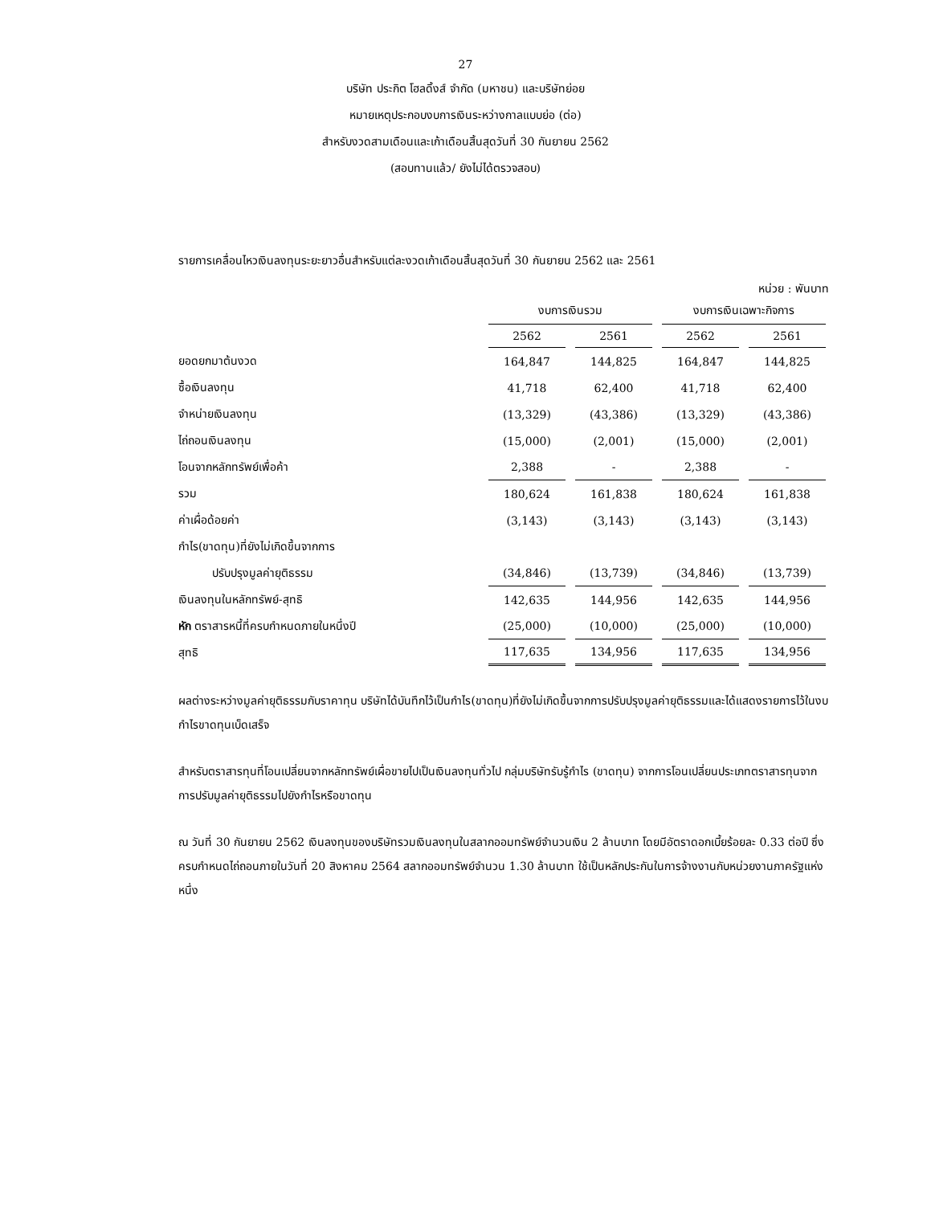27
บริษัท ประกิต โฮลดิ้งส์ จำกัด (มหาชน) และบริษัทย่อย
หมายเหตุประกอบงบการเงินระหว่างกาลแบบย่อ (ต่อ)
สำหรับงวดสามเดือนและเก้าเดือนสิ้นสุดวันที่ 30 กันยายน 2562
(สอบทานแล้ว/ ยังไม่ได้ตรวจสอบ)
รายการเคลื่อนไหวเงินลงทุนระยะยาวอื่นสำหรับแต่ละงวดเก้าเดือนสิ้นสุดวันที่ 30 กันยายน 2562 และ 2561
หน่วย : พันบาท
| | งบการเงินรวม | | งบการเงินเฉพาะกิจการ | |
| --- | --- | --- | --- | --- |
| | 2562 | 2561 | 2562 | 2561 |
| ยอดยกมาต้นงวด | 164,847 | 144,825 | 164,847 | 144,825 |
| ซื้อเงินลงทุน | 41,718 | 62,400 | 41,718 | 62,400 |
| จำหน่ายเงินลงทุน | (13,329) | (43,386) | (13,329) | (43,386) |
| ไถ่ถอนเงินลงทุน | (15,000) | (2,001) | (15,000) | (2,001) |
| โอนจากหลักทรัพย์เพื่อค้า | 2,388 | - | 2,388 | - |
| รวม | 180,624 | 161,838 | 180,624 | 161,838 |
| ค่าเผื่อด้อยค่า | (3,143) | (3,143) | (3,143) | (3,143) |
| กำไร(ขาดทุน)ที่ยังไม่เกิดขึ้นจากการ | | | | |
| ปรับปรุงมูลค่ายุติธรรม | (34,846) | (13,739) | (34,846) | (13,739) |
| เงินลงทุนในหลักทรัพย์-สุทธิ | 142,635 | 144,956 | 142,635 | 144,956 |
| หัก ตราสารหนี้ที่ครบกำหนดภายในหนึ่งปี | (25,000) | (10,000) | (25,000) | (10,000) |
| สุทธิ | 117,635 | 134,956 | 117,635 | 134,956 |
ผลต่างระหว่างมูลค่ายุติธรรมกับราคาทุน บริษัทได้บันทึกไว้เป็นกำไร(ขาดทุน)ที่ยังไม่เกิดขึ้นจากการปรับปรุงมูลค่ายุติธรรมและได้แสดงรายการไว้ในงบกำไรขาดทุนเบ็ดเสร็จ
สำหรับตราสารทุนที่โอนเปลี่ยนจากหลักทรัพย์เผื่อขายไปเป็นเงินลงทุนทั่วไป กลุ่มบริษัทรับรู้กำไร (ขาดทุน) จากการโอนเปลี่ยนประเภทตราสารทุนจากการปรับมูลค่ายุติธรรมไปยังกำไรหรือขาดทุน
ณ วันที่ 30 กันยายน 2562 เงินลงทุนของบริษัทรวมเงินลงทุนในสลากออมทรัพย์จำนวนเงิน 2 ล้านบาท โดยมีอัตราดอกเบี้ยร้อยละ 0.33 ต่อปี ซึ่งครบกำหนดไถ่ถอนภายในวันที่ 20 สิงหาคม 2564 สลากออมทรัพย์จำนวน 1.30 ล้านบาท ใช้เป็นหลักประกันในการจ้างงานกับหน่วยงานภาครัฐแห่งหนึ่ง